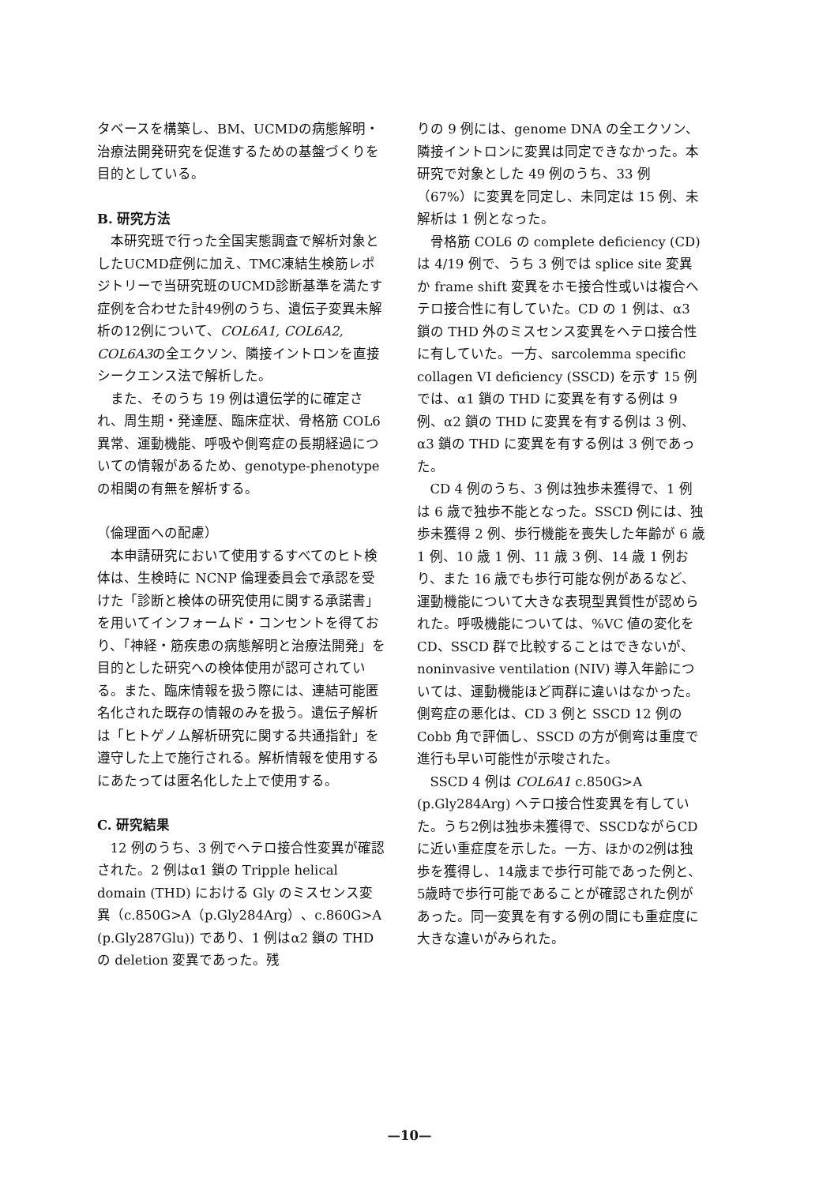タベースを構築し、BM、UCMDの病態解明・治療法開発研究を促進するための基盤づくりを目的としている。
B. 研究方法
本研究班で行った全国実態調査で解析対象としたUCMD症例に加え、TMC凍結生検筋レポジトリーで当研究班のUCMD診断基準を満たす症例を合わせた計49例のうち、遺伝子変異未解析の12例について、COL6A1, COL6A2, COL6A3の全エクソン、隣接イントロンを直接シークエンス法で解析した。
また、そのうち 19 例は遺伝学的に確定され、周生期・発達歴、臨床症状、骨格筋 COL6 異常、運動機能、呼吸や側弯症の長期経過についての情報があるため、genotype-phenotype の相関の有無を解析する。
（倫理面への配慮）
本申請研究において使用するすべてのヒト検体は、生検時に NCNP 倫理委員会で承認を受けた「診断と検体の研究使用に関する承諾書」を用いてインフォームド・コンセントを得ており、「神経・筋疾患の病態解明と治療法開発」を目的とした研究への検体使用が認可されている。また、臨床情報を扱う際には、連結可能匿名化された既存の情報のみを扱う。遺伝子解析は「ヒトゲノム解析研究に関する共通指針」を遵守した上で施行される。解析情報を使用するにあたっては匿名化した上で使用する。
C. 研究結果
12 例のうち、3 例でヘテロ接合性変異が確認された。2 例はα1 鎖の Tripple helical domain (THD) における Gly のミスセンス変異（c.850G>A（p.Gly284Arg）、c.860G>A (p.Gly287Glu)) であり、1 例はα2 鎖の THD の deletion 変異であった。残
りの 9 例には、genome DNA の全エクソン、隣接イントロンに変異は同定できなかった。本研究で対象とした 49 例のうち、33 例（67%）に変異を同定し、未同定は 15 例、未解析は 1 例となった。
骨格筋 COL6 の complete deficiency (CD) は 4/19 例で、うち 3 例では splice site 変異か frame shift 変異をホモ接合性或いは複合ヘテロ接合性に有していた。CD の 1 例は、α3 鎖の THD 外のミスセンス変異をヘテロ接合性に有していた。一方、sarcolemma specific collagen VI deficiency (SSCD) を示す 15 例では、α1 鎖の THD に変異を有する例は 9 例、α2 鎖の THD に変異を有する例は 3 例、α3 鎖の THD に変異を有する例は 3 例であった。
CD 4 例のうち、3 例は独歩未獲得で、1 例は 6 歳で独歩不能となった。SSCD 例には、独歩未獲得 2 例、歩行機能を喪失した年齢が 6 歳 1 例、10 歳 1 例、11 歳 3 例、14 歳 1 例おり、また 16 歳でも歩行可能な例があるなど、運動機能について大きな表現型異質性が認められた。呼吸機能については、%VC 値の変化を CD、SSCD 群で比較することはできないが、noninvasive ventilation (NIV) 導入年齢については、運動機能ほど両群に違いはなかった。側弯症の悪化は、CD 3 例と SSCD 12 例の Cobb 角で評価し、SSCD の方が側弯は重度で進行も早い可能性が示唆された。
SSCD 4 例は COL6A1 c.850G>A (p.Gly284Arg) ヘテロ接合性変異を有していた。うち2例は独歩未獲得で、SSCDながらCDに近い重症度を示した。一方、ほかの2例は独歩を獲得し、14歳まで歩行可能であった例と、5歳時で歩行可能であることが確認された例があった。同一変異を有する例の間にも重症度に大きな違いがみられた。
—10—